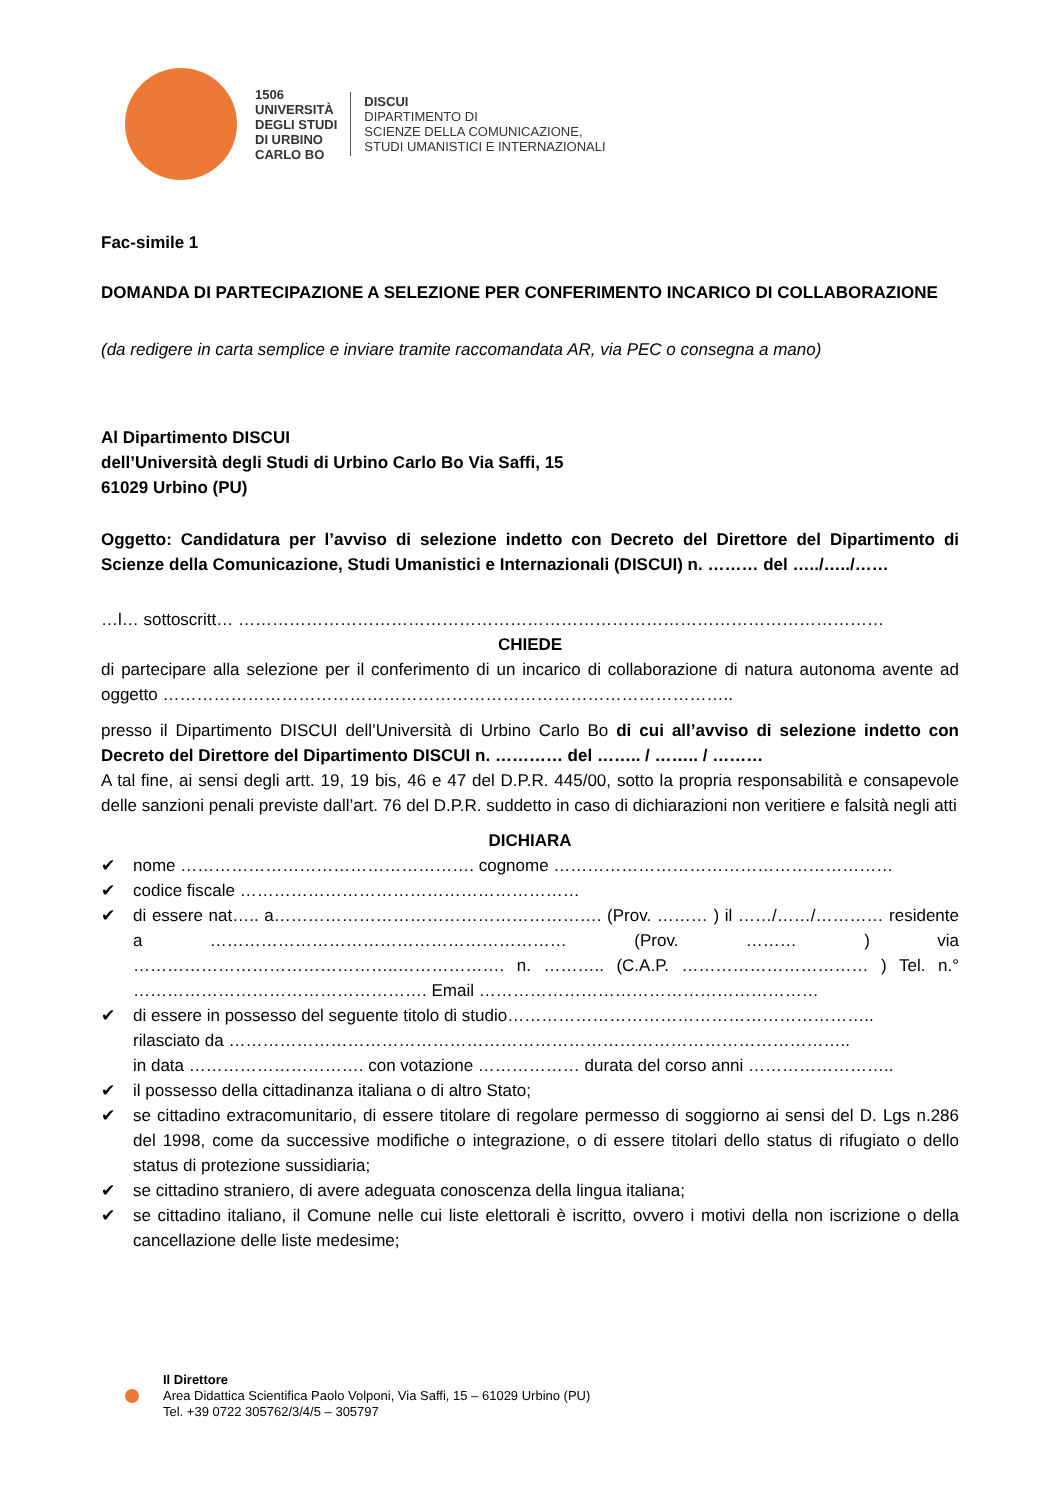1506
UNIVERSITÀ
DEGLI STUDI
DI URBINO
CARLO BO
DISCUI
DIPARTIMENTO DI
SCIENZE DELLA COMUNICAZIONE,
STUDI UMANISTICI E INTERNAZIONALI
Fac-simile 1
DOMANDA DI PARTECIPAZIONE A SELEZIONE PER CONFERIMENTO INCARICO DI COLLABORAZIONE
(da redigere in carta semplice e inviare tramite raccomandata AR, via PEC o consegna a mano)
Al Dipartimento DISCUI
dell’Università degli Studi di Urbino Carlo Bo Via Saffi, 15
61029 Urbino (PU)
Oggetto: Candidatura per l’avviso di selezione indetto con Decreto del Direttore del Dipartimento di Scienze della Comunicazione, Studi Umanistici e Internazionali (DISCUI) n. ……… del …../…../……
…l… sottoscritt… ……………………………………………………………………………………………………
CHIEDE
di partecipare alla selezione per il conferimento di un incarico di collaborazione di natura autonoma avente ad oggetto ………………………………………………………………………………………..
presso il Dipartimento DISCUI dell’Università di Urbino Carlo Bo di cui all’avviso di selezione indetto con Decreto del Direttore del Dipartimento DISCUI n. ………… del …….. / …….. / ………
A tal fine, ai sensi degli artt. 19, 19 bis, 46 e 47 del D.P.R. 445/00, sotto la propria responsabilità e consapevole delle sanzioni penali previste dall’art. 76 del D.P.R. suddetto in caso di dichiarazioni non veritiere e falsità negli atti
DICHIARA
✔ nome ……………………………………………. cognome ……………………………………………………
✔ codice fiscale ……………………………………………………
✔ di essere nat….. a…………………………………………………. (Prov. ……… ) il ……/……/………… residente a ……………………………………………………… (Prov. ……… ) via ………………………………………..………………. n. ……….. (C.A.P. …………………………… ) Tel. n.° ……………………………………………. Email ……………………………………………………
✔ di essere in possesso del seguente titolo di studio………………………………………………………..
rilasciato da ………………………………………………………………………………………………..
in data …………………………. con votazione ……………… durata del corso anni ……………………..
✔ il possesso della cittadinanza italiana o di altro Stato;
✔ se cittadino extracomunitario, di essere titolare di regolare permesso di soggiorno ai sensi del D. Lgs n.286 del 1998, come da successive modifiche o integrazione, o di essere titolari dello status di rifugiato o dello status di protezione sussidiaria;
✔ se cittadino straniero, di avere adeguata conoscenza della lingua italiana;
✔ se cittadino italiano, il Comune nelle cui liste elettorali è iscritto, ovvero i motivi della non iscrizione o della cancellazione delle liste medesime;
Il Direttore
Area Didattica Scientifica Paolo Volponi, Via Saffi, 15 – 61029 Urbino (PU)
Tel. +39 0722 305762/3/4/5 – 305797